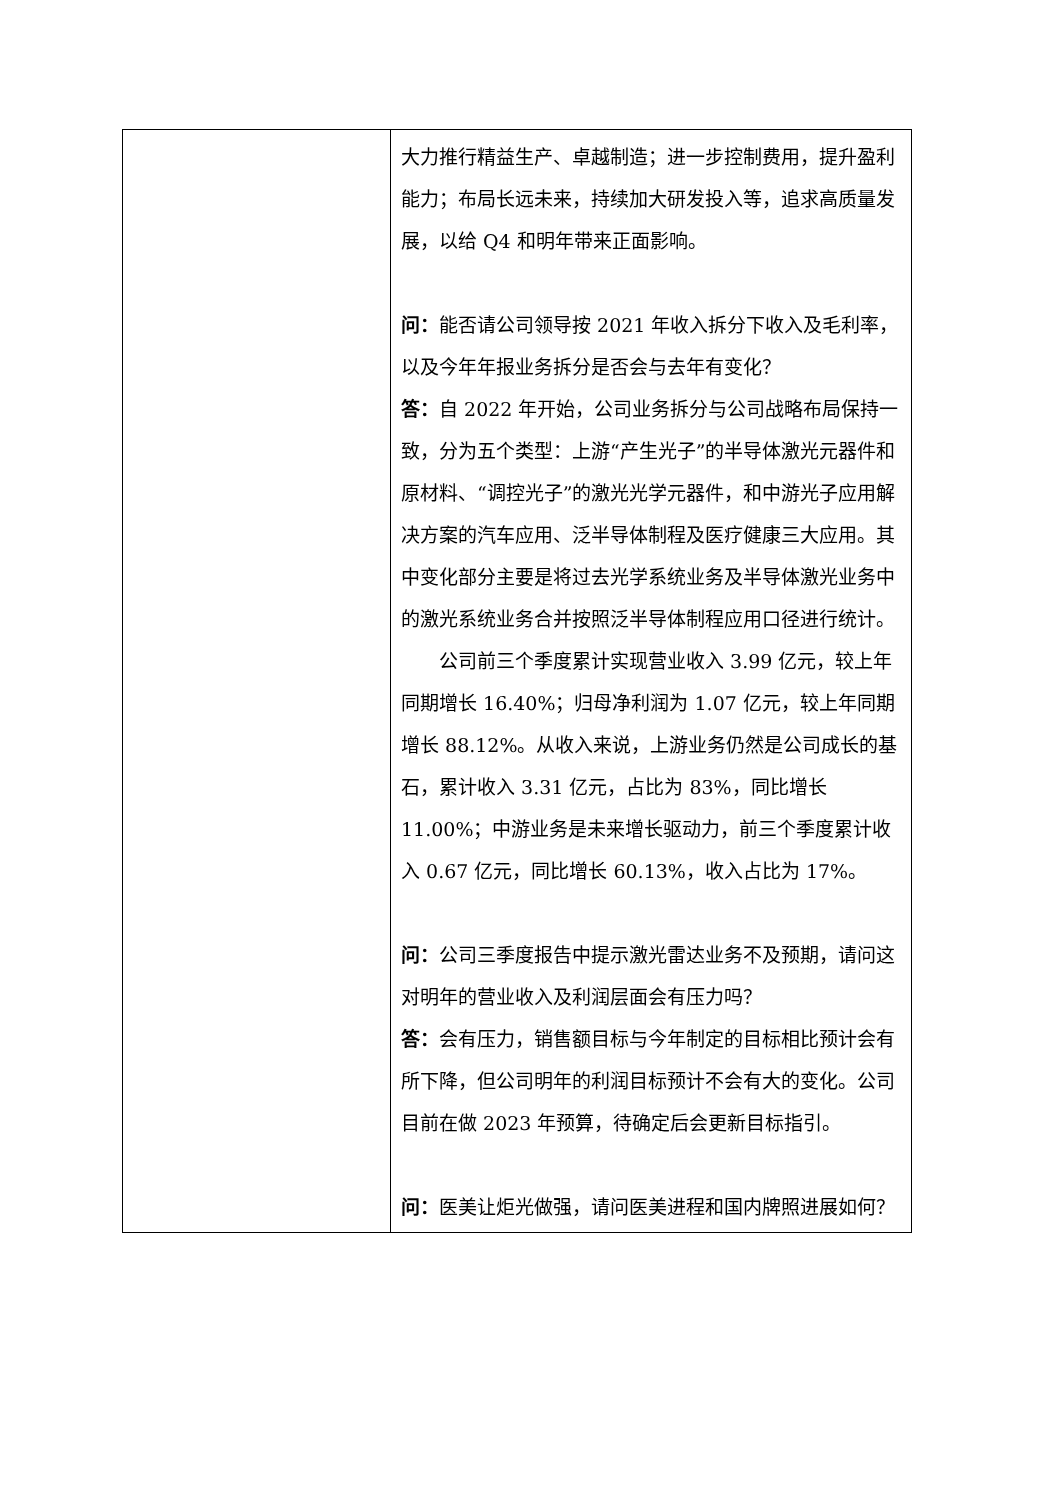| | 大力推行精益生产、卓越制造；进一步控制费用，提升盈利能力；布局长远未来，持续加大研发投入等，追求高质量发展，以给 Q4 和明年带来正面影响。 问： 能否请公司领导按 2021 年收入拆分下收入及毛利率，以及今年年报业务拆分是否会与去年有变化？ 答： 自 2022 年开始，公司业务拆分与公司战略布局保持一致，分为五个类型：上游“产生光子”的半导体激光元器件和原材料、“调控光子”的激光光学元器件，和中游光子应用解决方案的汽车应用、泛半导体制程及医疗健康三大应用。其中变化部分主要是将过去光学系统业务及半导体激光业务中的激光系统业务合并按照泛半导体制程应用口径进行统计。 公司前三个季度累计实现营业收入 3.99 亿元，较上年同期增长 16.40%；归母净利润为 1.07 亿元，较上年同期增长 88.12%。从收入来说，上游业务仍然是公司成长的基石，累计收入 3.31 亿元，占比为 83%，同比增长 11.00%；中游业务是未来增长驱动力，前三个季度累计收入 0.67 亿元，同比增长 60.13%，收入占比为 17%。 问： 公司三季度报告中提示激光雷达业务不及预期，请问这对明年的营业收入及利润层面会有压力吗？ 答： 会有压力，销售额目标与今年制定的目标相比预计会有所下降，但公司明年的利润目标预计不会有大的变化。公司目前在做 2023 年预算，待确定后会更新目标指引。 问： 医美让炬光做强，请问医美进程和国内牌照进展如何？ |